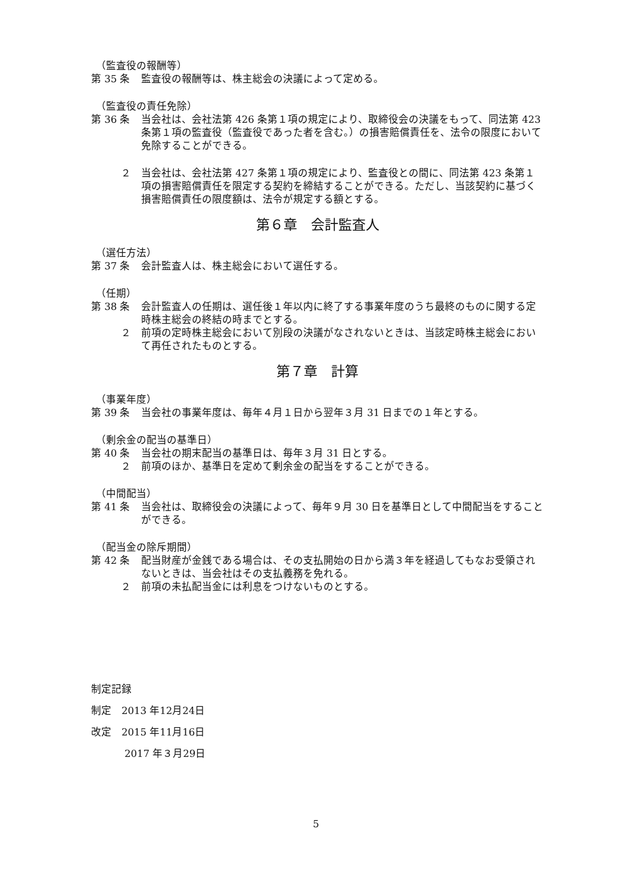（監査役の報酬等）
第 35 条 監査役の報酬等は、株主総会の決議によって定める。
（監査役の責任免除）
第 36 条 当会社は、会社法第 426 条第１項の規定により、取締役会の決議をもって、同法第 423 条第１項の監査役（監査役であった者を含む。）の損害賠償責任を、法令の限度において免除することができる。
２ 当会社は、会社法第 427 条第１項の規定により、監査役との間に、同法第 423 条第１項の損害賠償責任を限定する契約を締結することができる。ただし、当該契約に基づく損害賠償責任の限度額は、法令が規定する額とする。
第６章　会計監査人
（選任方法）
第 37 条 会計監査人は、株主総会において選任する。
（任期）
第 38 条 会計監査人の任期は、選任後１年以内に終了する事業年度のうち最終のものに関する定時株主総会の終結の時までとする。
２ 前項の定時株主総会において別段の決議がなされないときは、当該定時株主総会において再任されたものとする。
第７章　計算
（事業年度）
第 39 条 当会社の事業年度は、毎年４月１日から翌年３月 31 日までの１年とする。
（剰余金の配当の基準日）
第 40 条 当会社の期末配当の基準日は、毎年３月 31 日とする。
２ 前項のほか、基準日を定めて剰余金の配当をすることができる。
（中間配当）
第 41 条 当会社は、取締役会の決議によって、毎年９月 30 日を基準日として中間配当をすることができる。
（配当金の除斥期間）
第 42 条 配当財産が金銭である場合は、その支払開始の日から満３年を経過してもなお受領されないときは、当会社はその支払義務を免れる。
２ 前項の未払配当金には利息をつけないものとする。
制定記録
制定　2013 年12月24日
改定　2015 年11月16日
2017 年３月29日
5